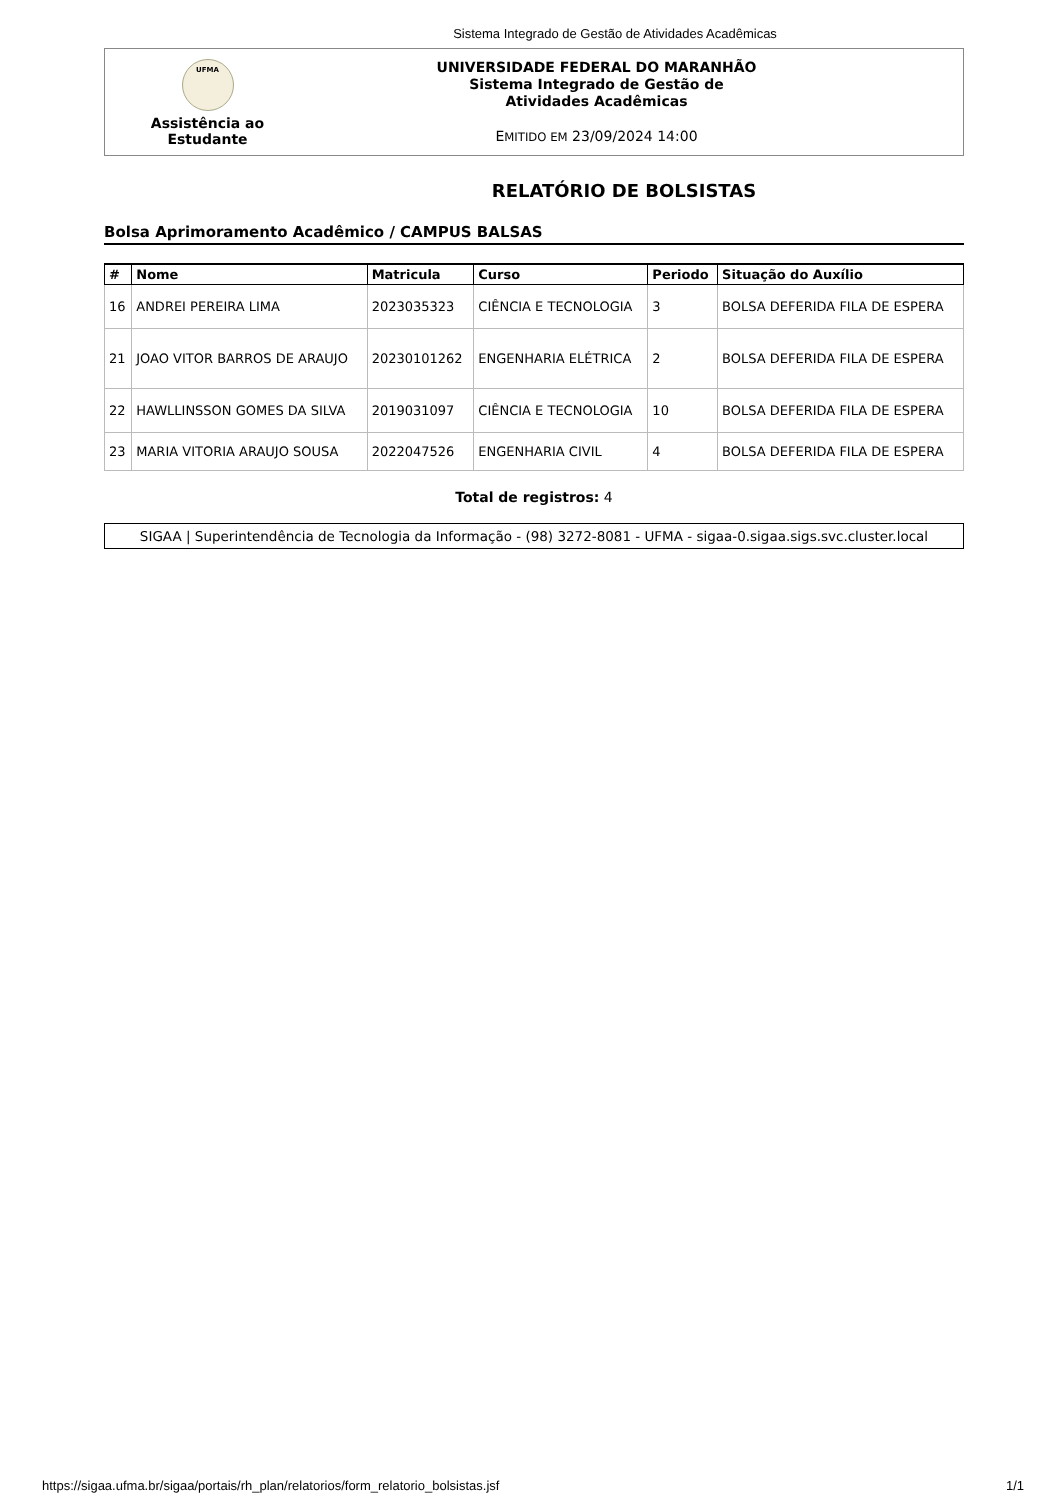Sistema Integrado de Gestão de Atividades Acadêmicas
UFMA
Assistência ao
Estudante
UNIVERSIDADE FEDERAL DO MARANHÃO
Sistema Integrado de Gestão de
Atividades Acadêmicas
EMITIDO EM 23/09/2024 14:00
RELATÓRIO DE BOLSISTAS
Bolsa Aprimoramento Acadêmico / CAMPUS BALSAS
| # | Nome | Matricula | Curso | Periodo | Situação do Auxílio |
| --- | --- | --- | --- | --- | --- |
| 16 | ANDREI PEREIRA LIMA | 2023035323 | CIÊNCIA E TECNOLOGIA | 3 | BOLSA DEFERIDA FILA DE ESPERA |
| 21 | JOAO VITOR BARROS DE ARAUJO | 20230101262 | ENGENHARIA ELÉTRICA | 2 | BOLSA DEFERIDA FILA DE ESPERA |
| 22 | HAWLLINSSON GOMES DA SILVA | 2019031097 | CIÊNCIA E TECNOLOGIA | 10 | BOLSA DEFERIDA FILA DE ESPERA |
| 23 | MARIA VITORIA ARAUJO SOUSA | 2022047526 | ENGENHARIA CIVIL | 4 | BOLSA DEFERIDA FILA DE ESPERA |
Total de registros: 4
SIGAA | Superintendência de Tecnologia da Informação - (98) 3272-8081 - UFMA - sigaa-0.sigaa.sigs.svc.cluster.local
https://sigaa.ufma.br/sigaa/portais/rh_plan/relatorios/form_relatorio_bolsistas.jsf 1/1